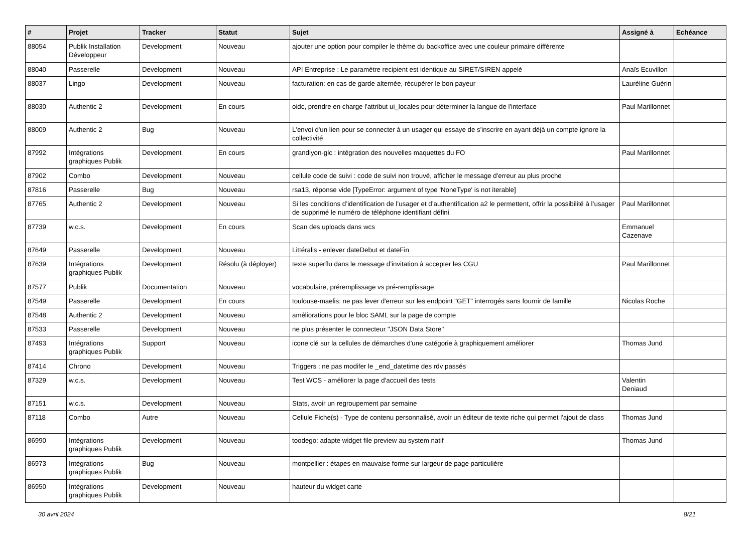| # | Projet | Tracker | Statut | Sujet | Assigné à | Echéance |
| --- | --- | --- | --- | --- | --- | --- |
| 88054 | Publik Installation Développeur | Development | Nouveau | ajouter une option pour compiler le thème du backoffice avec une couleur primaire différente | | |
| 88040 | Passerelle | Development | Nouveau | API Entreprise : Le paramètre recipient est identique au SIRET/SIREN appelé | Anaïs Ecuvillon | |
| 88037 | Lingo | Development | Nouveau | facturation: en cas de garde alternée, récupérer le bon payeur | Lauréline Guérin | |
| 88030 | Authentic 2 | Development | En cours | oidc, prendre en charge l'attribut ui_locales pour déterminer la langue de l'interface | Paul Marillonnet | |
| 88009 | Authentic 2 | Bug | Nouveau | L'envoi d'un lien pour se connecter à un usager qui essaye de s'inscrire en ayant déjà un compte ignore la collectivité | | |
| 87992 | Intégrations graphiques Publik | Development | En cours | grandlyon-glc : intégration des nouvelles maquettes du FO | Paul Marillonnet | |
| 87902 | Combo | Development | Nouveau | cellule code de suivi : code de suivi non trouvé, afficher le message d'erreur au plus proche | | |
| 87816 | Passerelle | Bug | Nouveau | rsa13, réponse vide [TypeError: argument of type 'NoneType' is not iterable] | | |
| 87765 | Authentic 2 | Development | Nouveau | Si les conditions d’identification de l’usager et d’authentification a2 le permettent, offrir la possibilité à l’usager de supprimé le numéro de téléphone identifiant défini | Paul Marillonnet | |
| 87739 | w.c.s. | Development | En cours | Scan des uploads dans wcs | Emmanuel Cazenave | |
| 87649 | Passerelle | Development | Nouveau | Littéralis - enlever dateDebut et dateFin | | |
| 87639 | Intégrations graphiques Publik | Development | Résolu (à déployer) | texte superflu dans le message d’invitation à accepter les CGU | Paul Marillonnet | |
| 87577 | Publik | Documentation | Nouveau | vocabulaire, préremplissage vs pré-remplissage | | |
| 87549 | Passerelle | Development | En cours | toulouse-maelis: ne pas lever d'erreur sur les endpoint "GET" interrogés sans fournir de famille | Nicolas Roche | |
| 87548 | Authentic 2 | Development | Nouveau | améliorations pour le bloc SAML sur la page de compte | | |
| 87533 | Passerelle | Development | Nouveau | ne plus présenter le connecteur "JSON Data Store" | | |
| 87493 | Intégrations graphiques Publik | Support | Nouveau | icone clé sur la cellules de démarches d'une catégorie à graphiquement améliorer | Thomas Jund | |
| 87414 | Chrono | Development | Nouveau | Triggers : ne pas modifer le _end_datetime des rdv passés | | |
| 87329 | w.c.s. | Development | Nouveau | Test WCS - améliorer la page d'accueil des tests | Valentin Deniaud | |
| 87151 | w.c.s. | Development | Nouveau | Stats, avoir un regroupement par semaine | | |
| 87118 | Combo | Autre | Nouveau | Cellule Fiche(s) - Type de contenu personnalisé, avoir un éditeur de texte riche qui permet l'ajout de class | Thomas Jund | |
| 86990 | Intégrations graphiques Publik | Development | Nouveau | toodego: adapte widget file preview au system natif | Thomas Jund | |
| 86973 | Intégrations graphiques Publik | Bug | Nouveau | montpellier : étapes en mauvaise forme sur largeur de page particulière | | |
| 86950 | Intégrations graphiques Publik | Development | Nouveau | hauteur du widget carte | | |
30 avril 2024 8/21